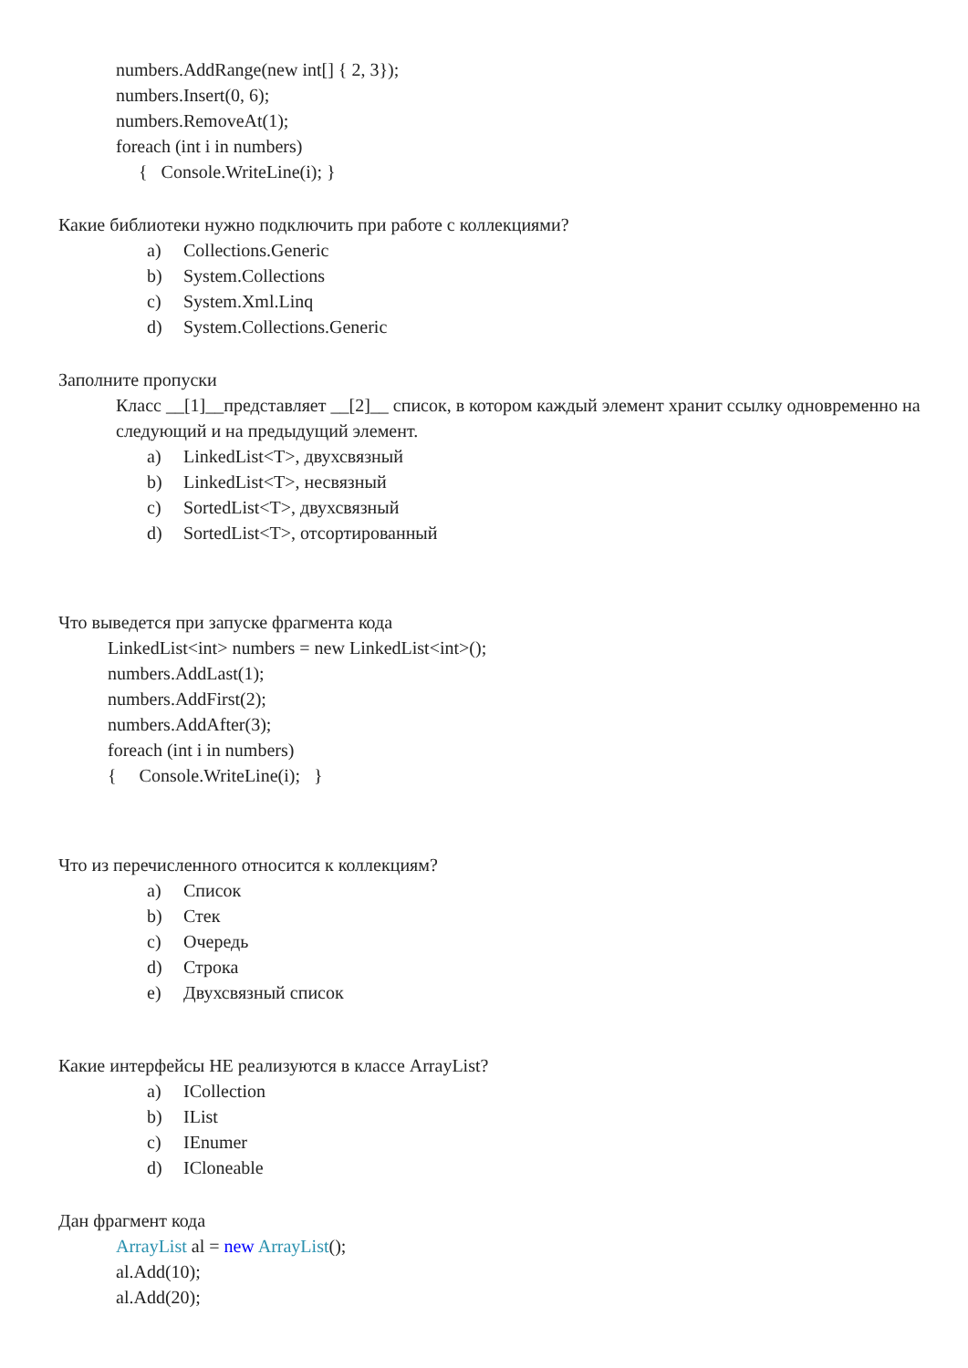numbers.AddRange(new int[] { 2, 3});
numbers.Insert(0, 6);
numbers.RemoveAt(1);
foreach (int i in numbers)
{ Console.WriteLine(i); }
Какие библиотеки нужно подключить при работе с коллекциями?
a) Collections.Generic
b) System.Collections
c) System.Xml.Linq
d) System.Collections.Generic
Заполните пропуски
Класс __[1]__представляет __[2]__ список, в котором каждый элемент хранит ссылку одновременно на следующий и на предыдущий элемент.
a) LinkedList<T>, двухсвязный
b) LinkedList<T>, несвязный
c) SortedList<T>, двухсвязный
d) SortedList<T>, отсортированный
Что выведется при запуске фрагмента кода
LinkedList<int> numbers = new LinkedList<int>();
numbers.AddLast(1);
numbers.AddFirst(2);
numbers.AddAfter(3);
foreach (int i in numbers)
{ Console.WriteLine(i); }
Что из перечисленного относится к коллекциям?
a) Список
b) Стек
c) Очередь
d) Строка
e) Двухсвязный список
Какие интерфейсы НЕ реализуются в классе ArrayList?
a) ICollection
b) IList
c) IEnumer
d) ICloneable
Дан фрагмент кода
ArrayList al = new ArrayList();
al.Add(10);
al.Add(20);